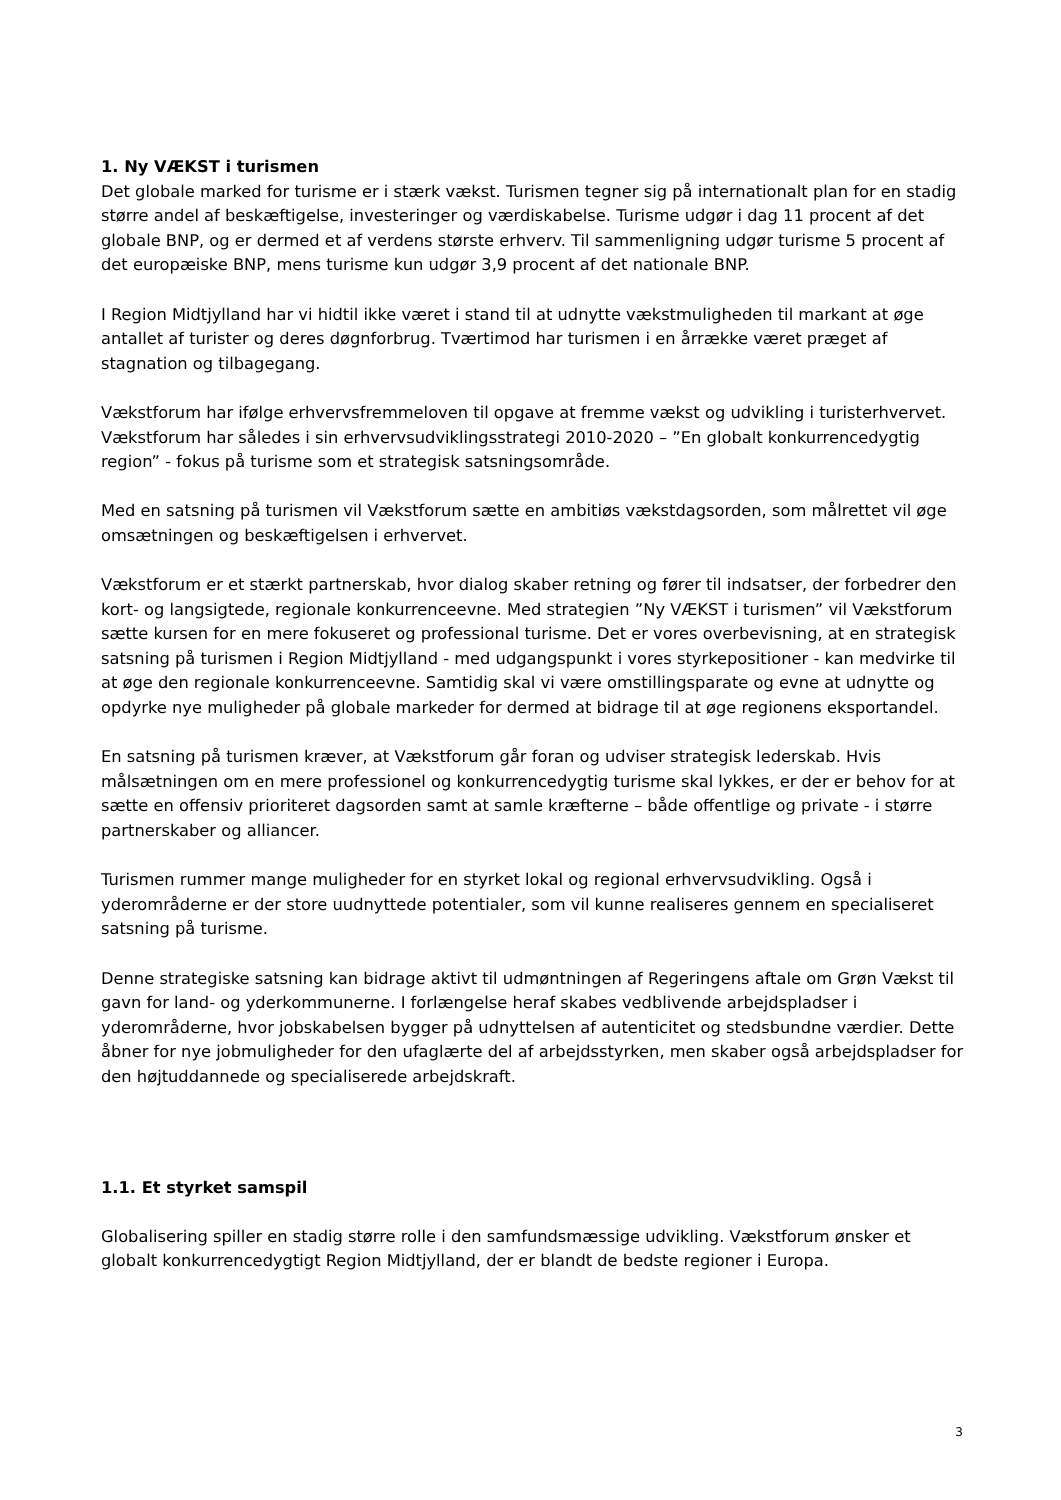1. Ny VÆKST i turismen
Det globale marked for turisme er i stærk vækst. Turismen tegner sig på internationalt plan for en stadig større andel af beskæftigelse, investeringer og værdiskabelse. Turisme udgør i dag 11 procent af det globale BNP, og er dermed et af verdens største erhverv. Til sammenligning udgør turisme 5 procent af det europæiske BNP, mens turisme kun udgør 3,9 procent af det nationale BNP.
I Region Midtjylland har vi hidtil ikke været i stand til at udnytte vækstmuligheden til markant at øge antallet af turister og deres døgnforbrug. Tværtimod har turismen i en årrække været præget af stagnation og tilbagegang.
Vækstforum har ifølge erhvervsfremmeloven til opgave at fremme vækst og udvikling i turisterhvervet. Vækstforum har således i sin erhvervsudviklingsstrategi 2010-2020 – ”En globalt konkurrencedygtig region” - fokus på turisme som et strategisk satsningsområde.
Med en satsning på turismen vil Vækstforum sætte en ambitiøs vækstdagsorden, som målrettet vil øge omsætningen og beskæftigelsen i erhvervet.
Vækstforum er et stærkt partnerskab, hvor dialog skaber retning og fører til indsatser, der forbedrer den kort- og langsigtede, regionale konkurrenceevne. Med strategien ”Ny VÆKST i turismen” vil Vækstforum sætte kursen for en mere fokuseret og professional turisme. Det er vores overbevisning, at en strategisk satsning på turismen i Region Midtjylland - med udgangspunkt i vores styrkepositioner - kan medvirke til at øge den regionale konkurrenceevne. Samtidig skal vi være omstillingsparate og evne at udnytte og opdyrke nye muligheder på globale markeder for dermed at bidrage til at øge regionens eksportandel.
En satsning på turismen kræver, at Vækstforum går foran og udviser strategisk lederskab. Hvis målsætningen om en mere professionel og konkurrencedygtig turisme skal lykkes, er der er behov for at sætte en offensiv prioriteret dagsorden samt at samle kræfterne – både offentlige og private - i større partnerskaber og alliancer.
Turismen rummer mange muligheder for en styrket lokal og regional erhvervsudvikling. Også i yderområderne er der store uudnyttede potentialer, som vil kunne realiseres gennem en specialiseret satsning på turisme.
Denne strategiske satsning kan bidrage aktivt til udmøntningen af Regeringens aftale om Grøn Vækst til gavn for land- og yderkommunerne. I forlængelse heraf skabes vedblivende arbejdspladser i yderområderne, hvor jobskabelsen bygger på udnyttelsen af autenticitet og stedsbundne værdier. Dette åbner for nye jobmuligheder for den ufaglærte del af arbejdsstyrken, men skaber også arbejdspladser for den højtuddannede og specialiserede arbejdskraft.
1.1. Et styrket samspil
Globalisering spiller en stadig større rolle i den samfundsmæssige udvikling. Vækstforum ønsker et globalt konkurrencedygtigt Region Midtjylland, der er blandt de bedste regioner i Europa.
3